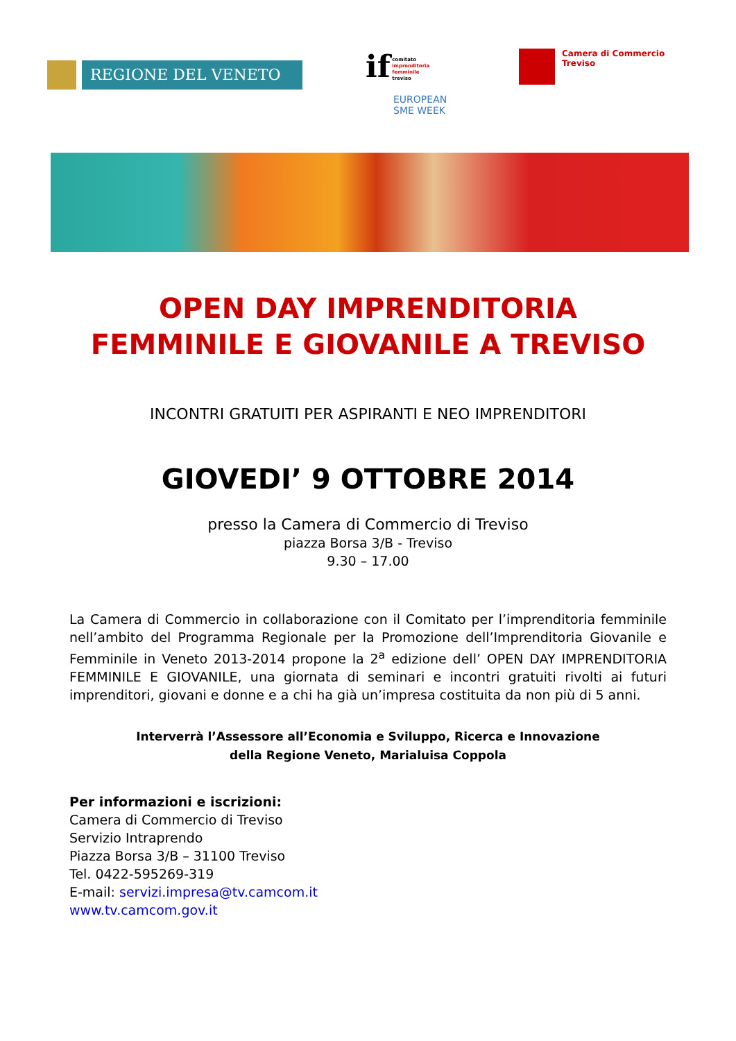REGIONE DEL VENETO
if comitato
imprenditoria
femminile
treviso
EUROPEAN
SME WEEK
Camera di Commercio
Treviso
OPEN DAY IMPRENDITORIA
FEMMINILE E GIOVANILE A TREVISO
INCONTRI GRATUITI PER ASPIRANTI E NEO IMPRENDITORI
GIOVEDI’ 9 OTTOBRE 2014
presso la Camera di Commercio di Treviso
piazza Borsa 3/B - Treviso
9.30 – 17.00
La Camera di Commercio in collaborazione con il Comitato per l’imprenditoria femminile nell’ambito del Programma Regionale per la Promozione dell’Imprenditoria Giovanile e Femminile in Veneto 2013-2014 propone la 2<sup>a</sup> edizione dell’ OPEN DAY IMPRENDITORIA FEMMINILE E GIOVANILE, una giornata di seminari e incontri gratuiti rivolti ai futuri imprenditori, giovani e donne e a chi ha già un’impresa costituita da non più di 5 anni.
Interverrà l’Assessore all’Economia e Sviluppo, Ricerca e Innovazione
della Regione Veneto, Marialuisa Coppola
Per informazioni e iscrizioni:
Camera di Commercio di Treviso
Servizio Intraprendo
Piazza Borsa 3/B – 31100 Treviso
Tel. 0422-595269-319
E-mail: servizi.impresa@tv.camcom.it
www.tv.camcom.gov.it